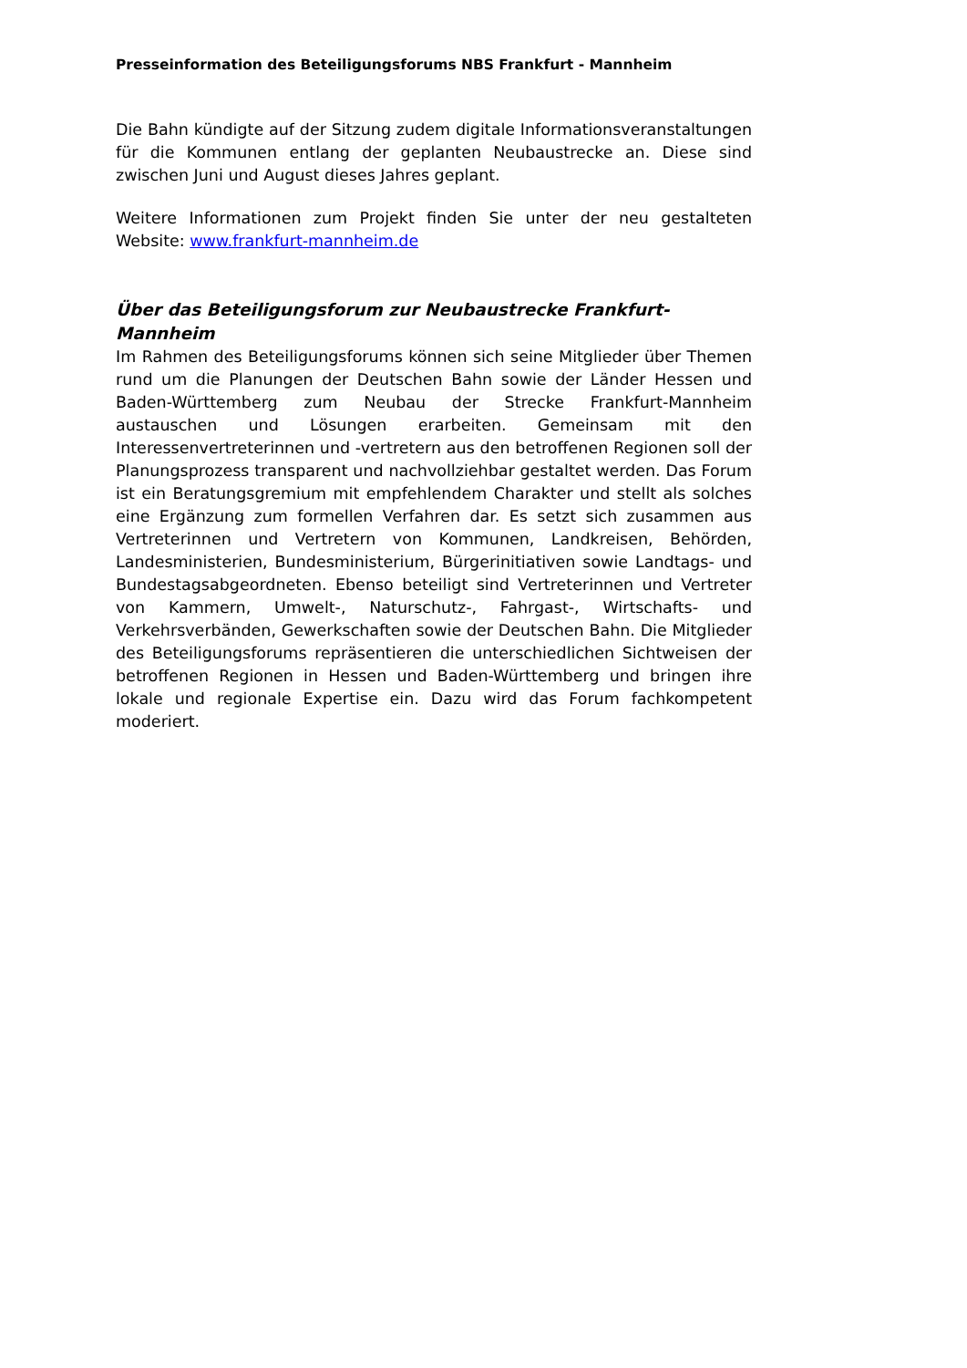Presseinformation des Beteiligungsforums NBS Frankfurt - Mannheim
Die Bahn kündigte auf der Sitzung zudem digitale Informationsveranstaltungen für die Kommunen entlang der geplanten Neubaustrecke an. Diese sind zwischen Juni und August dieses Jahres geplant.
Weitere Informationen zum Projekt finden Sie unter der neu gestalteten Website: www.frankfurt-mannheim.de
Über das Beteiligungsforum zur Neubaustrecke Frankfurt-Mannheim
Im Rahmen des Beteiligungsforums können sich seine Mitglieder über Themen rund um die Planungen der Deutschen Bahn sowie der Länder Hessen und Baden-Württemberg zum Neubau der Strecke Frankfurt-Mannheim austauschen und Lösungen erarbeiten. Gemeinsam mit den Interessenvertreterinnen und -vertretern aus den betroffenen Regionen soll der Planungsprozess transparent und nachvollziehbar gestaltet werden. Das Forum ist ein Beratungsgremium mit empfehlendem Charakter und stellt als solches eine Ergänzung zum formellen Verfahren dar. Es setzt sich zusammen aus Vertreterinnen und Vertretern von Kommunen, Landkreisen, Behörden, Landesministerien, Bundesministerium, Bürgerinitiativen sowie Landtags- und Bundestagsabgeordneten. Ebenso beteiligt sind Vertreterinnen und Vertreter von Kammern, Umwelt-, Naturschutz-, Fahrgast-, Wirtschafts- und Verkehrsverbänden, Gewerkschaften sowie der Deutschen Bahn. Die Mitglieder des Beteiligungsforums repräsentieren die unterschiedlichen Sichtweisen der betroffenen Regionen in Hessen und Baden-Württemberg und bringen ihre lokale und regionale Expertise ein. Dazu wird das Forum fachkompetent moderiert.